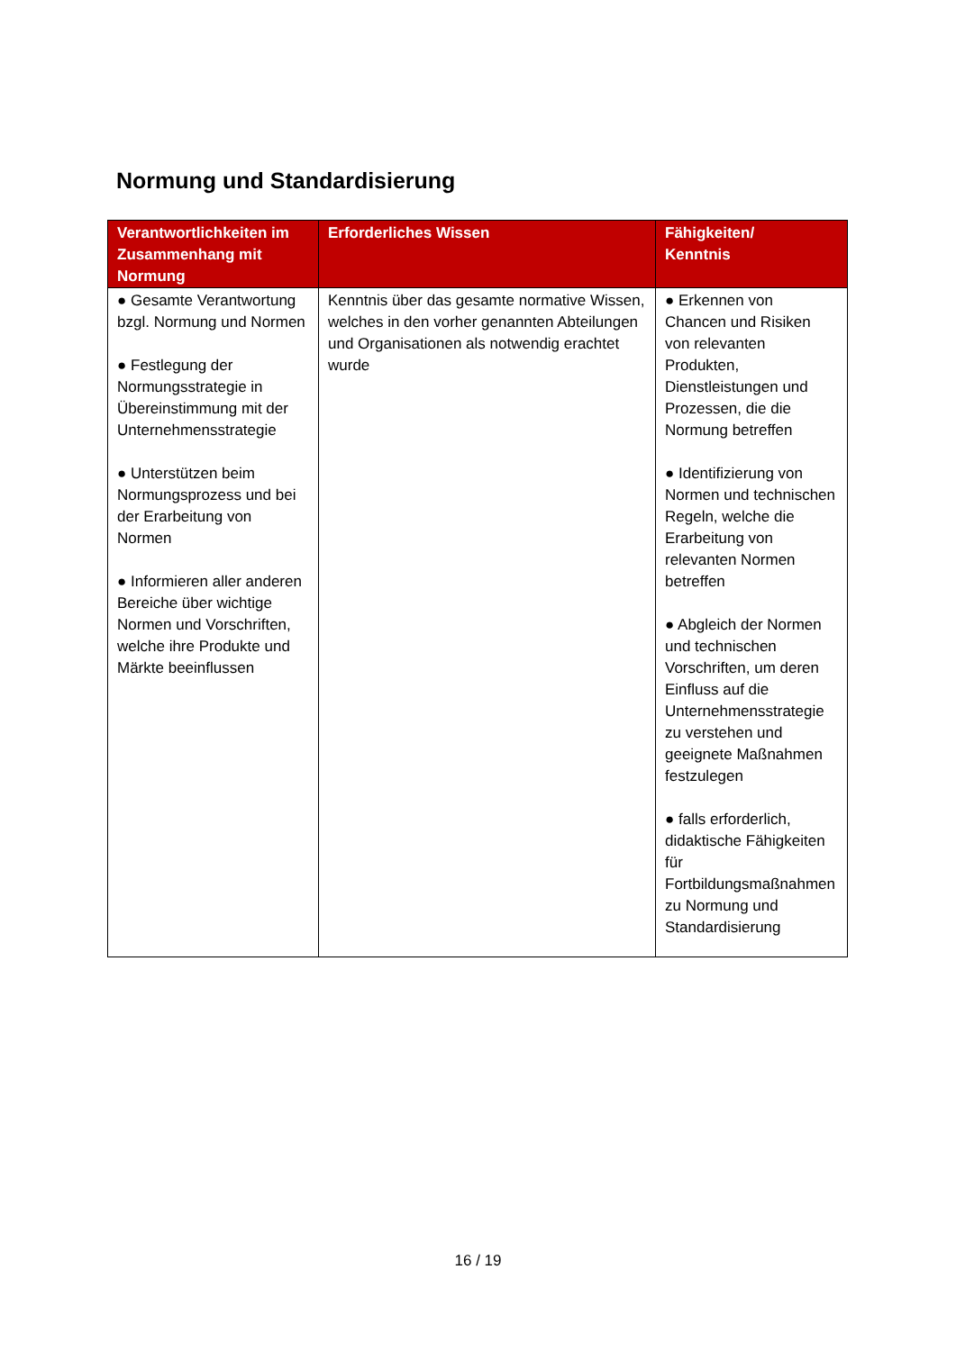Normung und Standardisierung
| Verantwortlichkeiten im Zusammenhang mit Normung | Erforderliches Wissen | Fähigkeiten/ Kenntnis |
| --- | --- | --- |
| ● Gesamte Verantwortung bzgl. Normung und Normen ● Festlegung der Normungsstrategie in Übereinstimmung mit der Unternehmensstrategie ● Unterstützen beim Normungsprozess und bei der Erarbeitung von Normen ● Informieren aller anderen Bereiche über wichtige Normen und Vorschriften, welche ihre Produkte und Märkte beeinflussen | Kenntnis über das gesamte normative Wissen, welches in den vorher genannten Abteilungen und Organisationen als notwendig erachtet wurde | ● Erkennen von Chancen und Risiken von relevanten Produkten, Dienstleistungen und Prozessen, die die Normung betreffen ● Identifizierung von Normen und technischen Regeln, welche die Erarbeitung von relevanten Normen betreffen ● Abgleich der Normen und technischen Vorschriften, um deren Einfluss auf die Unternehmensstrategie zu verstehen und geeignete Maßnahmen festzulegen ● falls erforderlich, didaktische Fähigkeiten für Fortbildungsmaßnahmen zu Normung und Standardisierung |
16 / 19